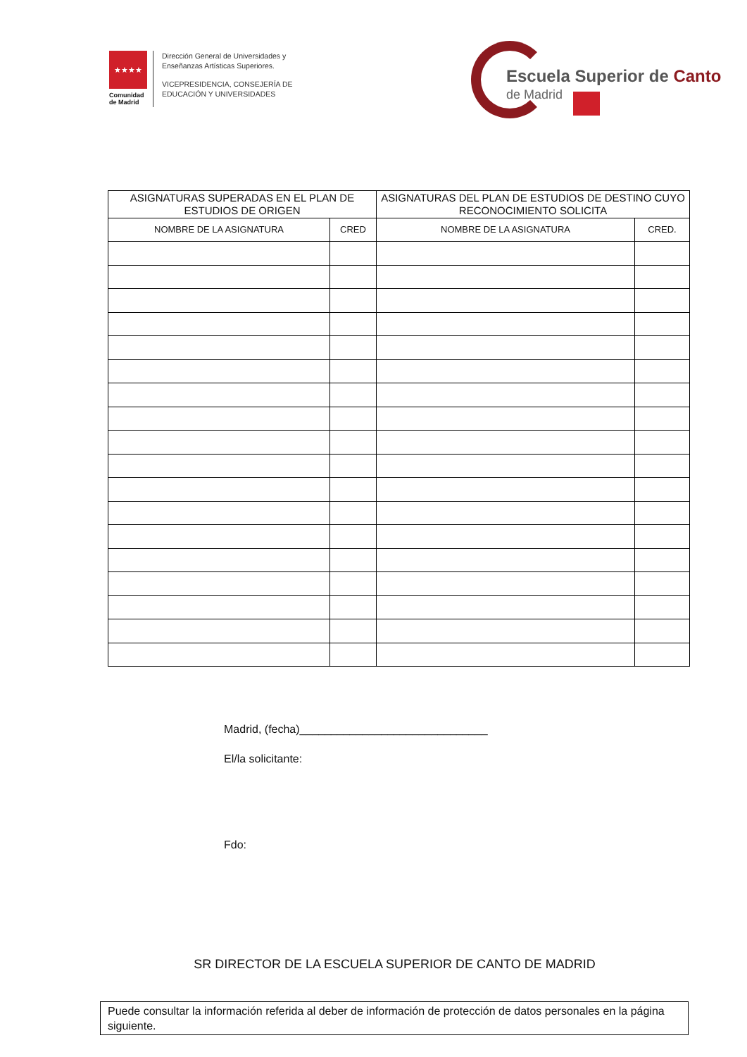★★★★
Comunidad
de Madrid
Dirección General de Universidades y
Enseñanzas Artísticas Superiores.
VICEPRESIDENCIA, CONSEJERÍA DE
EDUCACIÓN Y UNIVERSIDADES
Escuela Superior de Canto
de Madrid
| ASIGNATURAS SUPERADAS EN EL PLAN DE ESTUDIOS DE ORIGEN | | ASIGNATURAS DEL PLAN DE ESTUDIOS DE DESTINO CUYO RECONOCIMIENTO SOLICITA | |
| --- | --- | --- | --- |
| NOMBRE DE LA ASIGNATURA | CRED | NOMBRE DE LA ASIGNATURA | CRED. |
Madrid, (fecha)______________________________
El/la solicitante:
Fdo:
SR DIRECTOR DE LA ESCUELA SUPERIOR DE CANTO DE MADRID
Puede consultar la información referida al deber de información de protección de datos personales en la página siguiente.